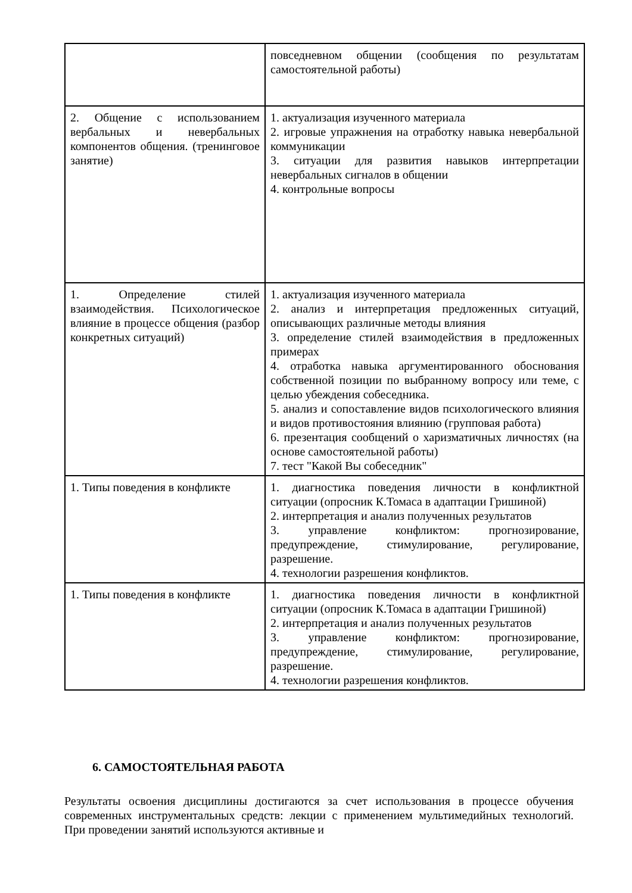| | повседневном общении (сообщения по результатам самостоятельной работы) |
| 2. Общение с использованием вербальных и невербальных компонентов общения. (тренинговое занятие) | 1. актуализация изученного материала 2. игровые упражнения на отработку навыка невербальной коммуникации 3. ситуации для развития навыков интерпретации невербальных сигналов в общении 4. контрольные вопросы |
| 1. Определение стилей взаимодействия. Психологическое влияние в процессе общения (разбор конкретных ситуаций) | 1. актуализация изученного материала 2. анализ и интерпретация предложенных ситуаций, описывающих различные методы влияния 3. определение стилей взаимодействия в предложенных примерах 4. отработка навыка аргументированного обоснования собственной позиции по выбранному вопросу или теме, с целью убеждения собеседника. 5. анализ и сопоставление видов психологического влияния и видов противостояния влиянию (групповая работа) 6. презентация сообщений о харизматичных личностях (на основе самостоятельной работы) 7. тест "Какой Вы собеседник" |
| 1. Типы поведения в конфликте | 1. диагностика поведения личности в конфликтной ситуации (опросник К.Томаса в адаптации Гришиной) 2. интерпретация и анализ полученных результатов 3. управление конфликтом: прогнозирование, предупреждение, стимулирование, регулирование, разрешение. 4. технологии разрешения конфликтов. |
| 1. Типы поведения в конфликте | 1. диагностика поведения личности в конфликтной ситуации (опросник К.Томаса в адаптации Гришиной) 2. интерпретация и анализ полученных результатов 3. управление конфликтом: прогнозирование, предупреждение, стимулирование, регулирование, разрешение. 4. технологии разрешения конфликтов. |
6. САМОСТОЯТЕЛЬНАЯ РАБОТА
Результаты освоения дисциплины достигаются за счет использования в процессе обучения современных инструментальных средств: лекции с применением мультимедийных технологий. При проведении занятий используются активные и